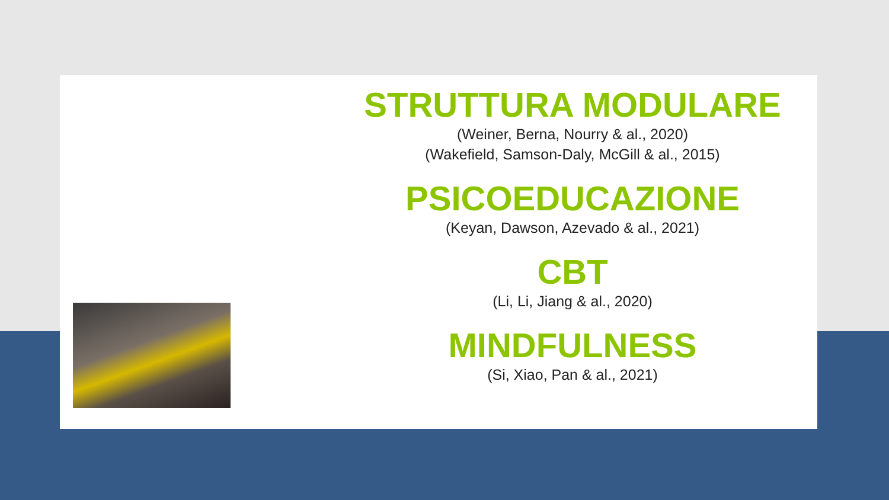STRUTTURA MODULARE
(Weiner, Berna, Nourry & al., 2020)
(Wakefield, Samson-Daly, McGill & al., 2015)
PSICOEDUCAZIONE
(Keyan, Dawson, Azevado & al., 2021)
CBT
(Li, Li, Jiang & al., 2020)
MINDFULNESS
(Si, Xiao, Pan & al., 2021)